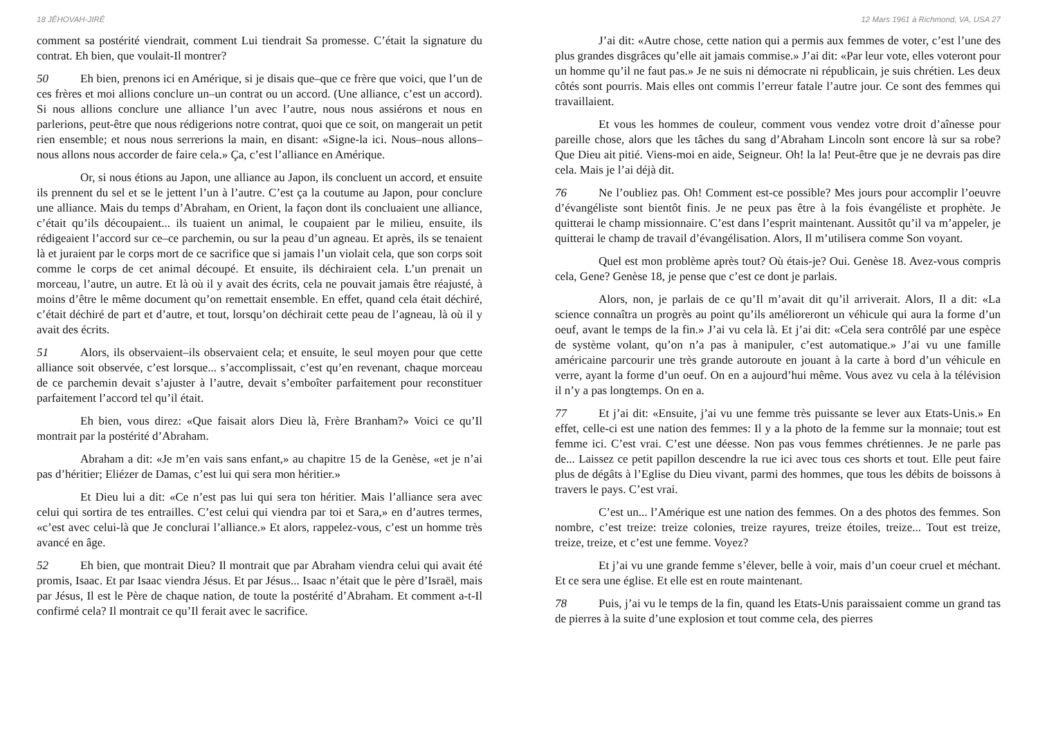18 JÉHOVAH-JIRÉ
comment sa postérité viendrait, comment Lui tiendrait Sa promesse. C’était la signature du contrat. Eh bien, que voulait-Il montrer?
50 Eh bien, prenons ici en Amérique, si je disais que–que ce frère que voici, que l’un de ces frères et moi allions conclure un–un contrat ou un accord. (Une alliance, c’est un accord). Si nous allions conclure une alliance l’un avec l’autre, nous nous assiérons et nous en parlerions, peut-être que nous rédigerions notre contrat, quoi que ce soit, on mangerait un petit rien ensemble; et nous nous serrerions la main, en disant: «Signe-la ici. Nous–nous allons–nous allons nous accorder de faire cela.» Ça, c’est l’alliance en Amérique.
Or, si nous étions au Japon, une alliance au Japon, ils concluent un accord, et ensuite ils prennent du sel et se le jettent l’un à l’autre. C’est ça la coutume au Japon, pour conclure une alliance. Mais du temps d’Abraham, en Orient, la façon dont ils concluaient une alliance, c’était qu’ils découpaient... ils tuaient un animal, le coupaient par le milieu, ensuite, ils rédigeaient l’accord sur ce–ce parchemin, ou sur la peau d’un agneau. Et après, ils se tenaient là et juraient par le corps mort de ce sacrifice que si jamais l’un violait cela, que son corps soit comme le corps de cet animal découpé. Et ensuite, ils déchiraient cela. L’un prenait un morceau, l’autre, un autre. Et là où il y avait des écrits, cela ne pouvait jamais être réajusté, à moins d’être le même document qu’on remettait ensemble. En effet, quand cela était déchiré, c’était déchiré de part et d’autre, et tout, lorsqu’on déchirait cette peau de l’agneau, là où il y avait des écrits.
51 Alors, ils observaient–ils observaient cela; et ensuite, le seul moyen pour que cette alliance soit observée, c’est lorsque... s’accomplissait, c’est qu’en revenant, chaque morceau de ce parchemin devait s’ajuster à l’autre, devait s’emboîter parfaitement pour reconstituer parfaitement l’accord tel qu’il était.
Eh bien, vous direz: «Que faisait alors Dieu là, Frère Branham?» Voici ce qu’Il montrait par la postérité d’Abraham.
Abraham a dit: «Je m’en vais sans enfant,» au chapitre 15 de la Genèse, «et je n’ai pas d’héritier; Eliézer de Damas, c’est lui qui sera mon héritier.»
Et Dieu lui a dit: «Ce n’est pas lui qui sera ton héritier. Mais l’alliance sera avec celui qui sortira de tes entrailles. C’est celui qui viendra par toi et Sara,» en d’autres termes, «c’est avec celui-là que Je conclurai l’alliance.» Et alors, rappelez-vous, c’est un homme très avancé en âge.
52 Eh bien, que montrait Dieu? Il montrait que par Abraham viendra celui qui avait été promis, Isaac. Et par Isaac viendra Jésus. Et par Jésus... Isaac n’était que le père d’Israël, mais par Jésus, Il est le Père de chaque nation, de toute la postérité d’Abraham. Et comment a-t-Il confirmé cela? Il montrait ce qu’Il ferait avec le sacrifice.
12 Mars 1961 à Richmond, VA, USA 27
J’ai dit: «Autre chose, cette nation qui a permis aux femmes de voter, c’est l’une des plus grandes disgrâces qu’elle ait jamais commise.» J’ai dit: «Par leur vote, elles voteront pour un homme qu’il ne faut pas.» Je ne suis ni démocrate ni républicain, je suis chrétien. Les deux côtés sont pourris. Mais elles ont commis l’erreur fatale l’autre jour. Ce sont des femmes qui travaillaient.
Et vous les hommes de couleur, comment vous vendez votre droit d’aînesse pour pareille chose, alors que les tâches du sang d’Abraham Lincoln sont encore là sur sa robe? Que Dieu ait pitié. Viens-moi en aide, Seigneur. Oh! la la! Peut-être que je ne devrais pas dire cela. Mais je l’ai déjà dit.
76 Ne l’oubliez pas. Oh! Comment est-ce possible? Mes jours pour accomplir l’oeuvre d’évangéliste sont bientôt finis. Je ne peux pas être à la fois évangéliste et prophète. Je quitterai le champ missionnaire. C’est dans l’esprit maintenant. Aussitôt qu’il va m’appeler, je quitterai le champ de travail d’évangélisation. Alors, Il m’utilisera comme Son voyant.
Quel est mon problème après tout? Où étais-je? Oui. Genèse 18. Avez-vous compris cela, Gene? Genèse 18, je pense que c’est ce dont je parlais.
Alors, non, je parlais de ce qu’Il m’avait dit qu’il arriverait. Alors, Il a dit: «La science connaîtra un progrès au point qu’ils amélioreront un véhicule qui aura la forme d’un oeuf, avant le temps de la fin.» J’ai vu cela là. Et j’ai dit: «Cela sera contrôlé par une espèce de système volant, qu’on n’a pas à manipuler, c’est automatique.» J’ai vu une famille américaine parcourir une très grande autoroute en jouant à la carte à bord d’un véhicule en verre, ayant la forme d’un oeuf. On en a aujourd’hui même. Vous avez vu cela à la télévision il n’y a pas longtemps. On en a.
77 Et j’ai dit: «Ensuite, j’ai vu une femme très puissante se lever aux Etats-Unis.» En effet, celle-ci est une nation des femmes: Il y a la photo de la femme sur la monnaie; tout est femme ici. C’est vrai. C’est une déesse. Non pas vous femmes chrétiennes. Je ne parle pas de... Laissez ce petit papillon descendre la rue ici avec tous ces shorts et tout. Elle peut faire plus de dégâts à l’Eglise du Dieu vivant, parmi des hommes, que tous les débits de boissons à travers le pays. C’est vrai.
C’est un... l’Amérique est une nation des femmes. On a des photos des femmes. Son nombre, c’est treize: treize colonies, treize rayures, treize étoiles, treize... Tout est treize, treize, treize, et c’est une femme. Voyez?
Et j’ai vu une grande femme s’élever, belle à voir, mais d’un coeur cruel et méchant. Et ce sera une église. Et elle est en route maintenant.
78 Puis, j’ai vu le temps de la fin, quand les Etats-Unis paraissaient comme un grand tas de pierres à la suite d’une explosion et tout comme cela, des pierres